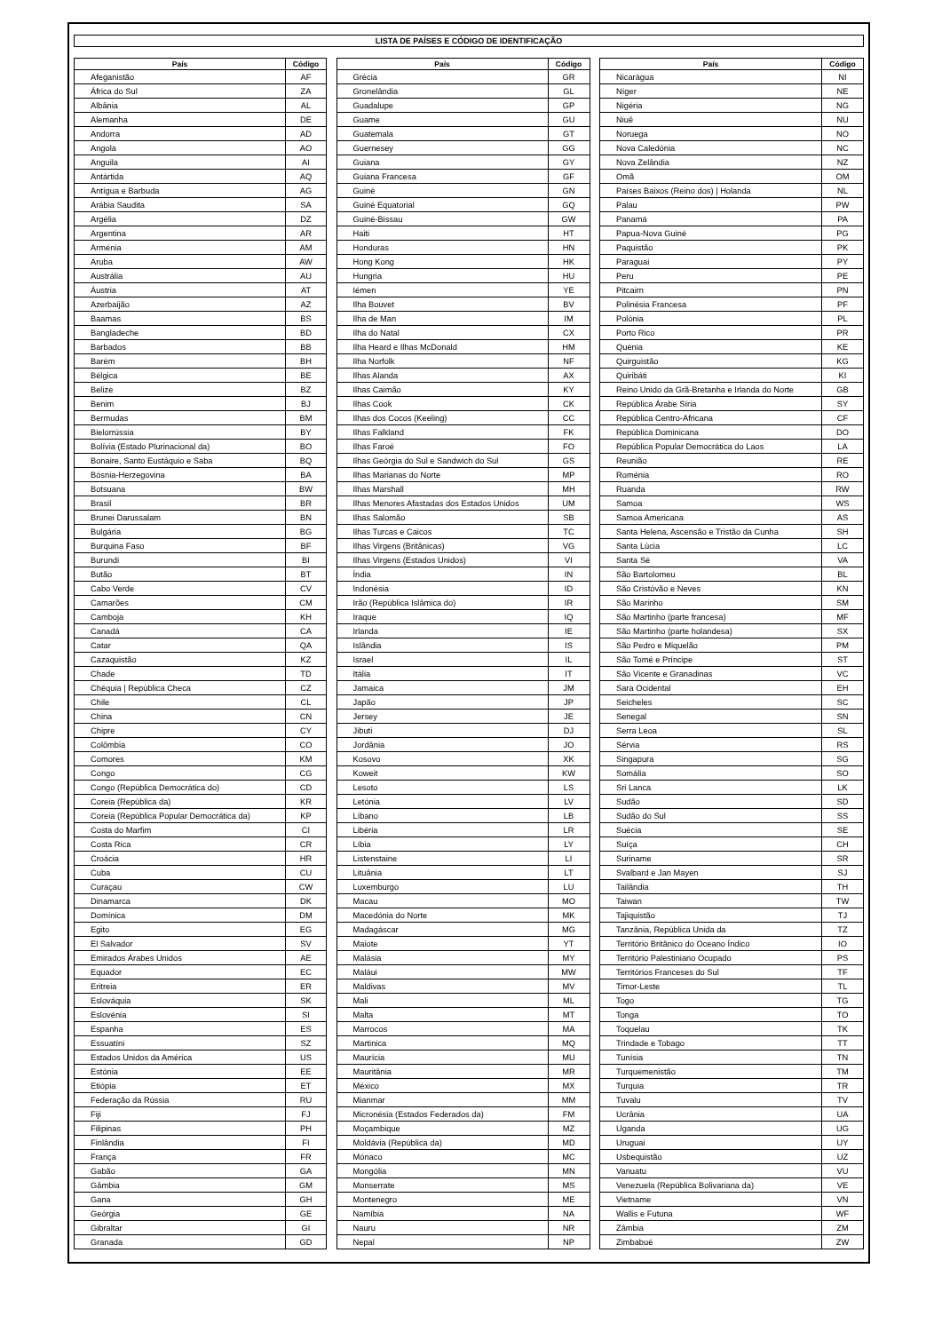LISTA DE PAÍSES E CÓDIGO DE IDENTIFICAÇÃO
| País | Código |
| --- | --- |
| Afeganistão | AF |
| África do Sul | ZA |
| Albânia | AL |
| Alemanha | DE |
| Andorra | AD |
| Angola | AO |
| Anguila | AI |
| Antártida | AQ |
| Antígua e Barbuda | AG |
| Arábia Saudita | SA |
| Argélia | DZ |
| Argentina | AR |
| Arménia | AM |
| Aruba | AW |
| Austrália | AU |
| Áustria | AT |
| Azerbaijão | AZ |
| Baamas | BS |
| Bangladeche | BD |
| Barbados | BB |
| Barém | BH |
| Bélgica | BE |
| Belize | BZ |
| Benim | BJ |
| Bermudas | BM |
| Bielorrússia | BY |
| Bolívia (Estado Plurinacional da) | BO |
| Bonaire, Santo Eustáquio e Saba | BQ |
| Bósnia-Herzegovina | BA |
| Botsuana | BW |
| Brasil | BR |
| Brunei Darussalam | BN |
| Bulgária | BG |
| Burquina Faso | BF |
| Burundi | BI |
| Butão | BT |
| Cabo Verde | CV |
| Camarões | CM |
| Camboja | KH |
| Canadá | CA |
| Catar | QA |
| Cazaquistão | KZ |
| Chade | TD |
| Chéquia / República Checa | CZ |
| Chile | CL |
| China | CN |
| Chipre | CY |
| Colômbia | CO |
| Comores | KM |
| Congo | CG |
| Congo (República Democrática do) | CD |
| Coreia (República da) | KR |
| Coreia (República Popular Democrática da) | KP |
| Costa do Marfim | CI |
| Costa Rica | CR |
| Croácia | HR |
| Cuba | CU |
| Curaçau | CW |
| Dinamarca | DK |
| Domínica | DM |
| Egito | EG |
| El Salvador | SV |
| Emirados Árabes Unidos | AE |
| Equador | EC |
| Eritreia | ER |
| Eslováquia | SK |
| Eslovénia | SI |
| Espanha | ES |
| Essuatíni | SZ |
| Estados Unidos da América | US |
| Estónia | EE |
| Etiópia | ET |
| Federação da Rússia | RU |
| Fiji | FJ |
| Filipinas | PH |
| Finlândia | FI |
| França | FR |
| Gabão | GA |
| Gâmbia | GM |
| Gana | GH |
| Geórgia | GE |
| Gibraltar | GI |
| Granada | GD |
| País | Código |
| --- | --- |
| Grécia | GR |
| Gronelândia | GL |
| Guadalupe | GP |
| Guame | GU |
| Guatemala | GT |
| Guernesey | GG |
| Guiana | GY |
| Guiana Francesa | GF |
| Guiné | GN |
| Guiné Equatorial | GQ |
| Guiné-Bissau | GW |
| Haiti | HT |
| Honduras | HN |
| Hong Kong | HK |
| Hungria | HU |
| Iémen | YE |
| Ilha Bouvet | BV |
| Ilha de Man | IM |
| Ilha do Natal | CX |
| Ilha Heard e Ilhas McDonald | HM |
| Ilha Norfolk | NF |
| Ilhas Alanda | AX |
| Ilhas Caimão | KY |
| Ilhas Cook | CK |
| Ilhas dos Cocos (Keeling) | CC |
| Ilhas Falkland | FK |
| Ilhas Faroé | FO |
| Ilhas Geórgia do Sul e Sandwich do Sul | GS |
| Ilhas Marianas do Norte | MP |
| Ilhas Marshall | MH |
| Ilhas Menores Afastadas dos Estados Unidos | UM |
| Ilhas Salomão | SB |
| Ilhas Turcas e Caicos | TC |
| Ilhas Virgens (Britânicas) | VG |
| Ilhas Virgens (Estados Unidos) | VI |
| Índia | IN |
| Indonésia | ID |
| Irão (República Islâmica do) | IR |
| Iraque | IQ |
| Irlanda | IE |
| Islândia | IS |
| Israel | IL |
| Itália | IT |
| Jamaica | JM |
| Japão | JP |
| Jersey | JE |
| Jibuti | DJ |
| Jordânia | JO |
| Kosovo | XK |
| Koweit | KW |
| Lesoto | LS |
| Letónia | LV |
| Líbano | LB |
| Libéria | LR |
| Líbia | LY |
| Listenstaine | LI |
| Lituânia | LT |
| Luxemburgo | LU |
| Macau | MO |
| Macedónia do Norte | MK |
| Madagáscar | MG |
| Maiote | YT |
| Malásia | MY |
| Maláui | MW |
| Maldivas | MV |
| Mali | ML |
| Malta | MT |
| Marrocos | MA |
| Martinica | MQ |
| Maurícia | MU |
| Mauritânia | MR |
| México | MX |
| Mianmar | MM |
| Micronésia (Estados Federados da) | FM |
| Moçambique | MZ |
| Moldávia (República da) | MD |
| Mónaco | MC |
| Mongólia | MN |
| Monserrate | MS |
| Montenegro | ME |
| Namíbia | NA |
| Nauru | NR |
| Nepal | NP |
| País | Código |
| --- | --- |
| Nicarágua | NI |
| Níger | NE |
| Nigéria | NG |
| Niuê | NU |
| Noruega | NO |
| Nova Caledónia | NC |
| Nova Zelândia | NZ |
| Omã | OM |
| Países Baixos (Reino dos) / Holanda | NL |
| Palau | PW |
| Panamá | PA |
| Papua-Nova Guiné | PG |
| Paquistão | PK |
| Paraguai | PY |
| Peru | PE |
| Pitcairn | PN |
| Polinésia Francesa | PF |
| Polónia | PL |
| Porto Rico | PR |
| Quénia | KE |
| Quirguistão | KG |
| Quiribáti | KI |
| Reino Unido da Grã-Bretanha e Irlanda do Norte | GB |
| República Árabe Síria | SY |
| República Centro-Africana | CF |
| República Dominicana | DO |
| República Popular Democrática do Laos | LA |
| Reunião | RE |
| Roménia | RO |
| Ruanda | RW |
| Samoa | WS |
| Samoa Americana | AS |
| Santa Helena, Ascensão e Tristão da Cunha | SH |
| Santa Lúcia | LC |
| Santa Sé | VA |
| São Bartolomeu | BL |
| São Cristóvão e Neves | KN |
| São Marinho | SM |
| São Martinho (parte francesa) | MF |
| São Martinho (parte holandesa) | SX |
| São Pedro e Miquelão | PM |
| São Tomé e Príncipe | ST |
| São Vicente e Granadinas | VC |
| Sara Ocidental | EH |
| Seicheles | SC |
| Senegal | SN |
| Serra Leoa | SL |
| Sérvia | RS |
| Singapura | SG |
| Somália | SO |
| Sri Lanca | LK |
| Sudão | SD |
| Sudão do Sul | SS |
| Suécia | SE |
| Suíça | CH |
| Suriname | SR |
| Svalbard e Jan Mayen | SJ |
| Tailândia | TH |
| Taiwan | TW |
| Tajiquistão | TJ |
| Tanzânia, República Unida da | TZ |
| Território Britânico do Oceano Índico | IO |
| Território Palestiniano Ocupado | PS |
| Territórios Franceses do Sul | TF |
| Timor-Leste | TL |
| Togo | TG |
| Tonga | TO |
| Toquelau | TK |
| Trindade e Tobago | TT |
| Tunísia | TN |
| Turquemenistão | TM |
| Turquia | TR |
| Tuvalu | TV |
| Ucrânia | UA |
| Uganda | UG |
| Uruguai | UY |
| Usbequistão | UZ |
| Vanuatu | VU |
| Venezuela (República Bolivariana da) | VE |
| Vietname | VN |
| Wallis e Futuna | WF |
| Zâmbia | ZM |
| Zimbabué | ZW |